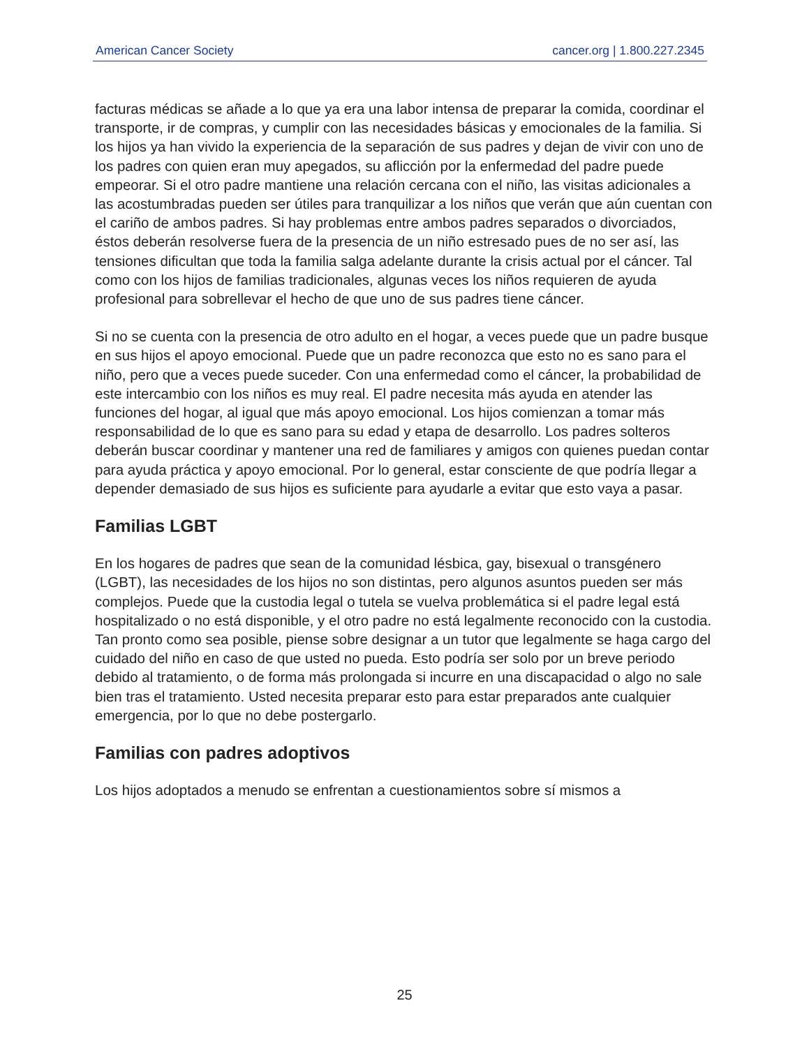American Cancer Society cancer.org | 1.800.227.2345
facturas médicas se añade a lo que ya era una labor intensa de preparar la comida, coordinar el transporte, ir de compras, y cumplir con las necesidades básicas y emocionales de la familia. Si los hijos ya han vivido la experiencia de la separación de sus padres y dejan de vivir con uno de los padres con quien eran muy apegados, su aflicción por la enfermedad del padre puede empeorar. Si el otro padre mantiene una relación cercana con el niño, las visitas adicionales a las acostumbradas pueden ser útiles para tranquilizar a los niños que verán que aún cuentan con el cariño de ambos padres. Si hay problemas entre ambos padres separados o divorciados, éstos deberán resolverse fuera de la presencia de un niño estresado pues de no ser así, las tensiones dificultan que toda la familia salga adelante durante la crisis actual por el cáncer. Tal como con los hijos de familias tradicionales, algunas veces los niños requieren de ayuda profesional para sobrellevar el hecho de que uno de sus padres tiene cáncer.
Si no se cuenta con la presencia de otro adulto en el hogar, a veces puede que un padre busque en sus hijos el apoyo emocional. Puede que un padre reconozca que esto no es sano para el niño, pero que a veces puede suceder. Con una enfermedad como el cáncer, la probabilidad de este intercambio con los niños es muy real. El padre necesita más ayuda en atender las funciones del hogar, al igual que más apoyo emocional. Los hijos comienzan a tomar más responsabilidad de lo que es sano para su edad y etapa de desarrollo. Los padres solteros deberán buscar coordinar y mantener una red de familiares y amigos con quienes puedan contar para ayuda práctica y apoyo emocional. Por lo general, estar consciente de que podría llegar a depender demasiado de sus hijos es suficiente para ayudarle a evitar que esto vaya a pasar.
Familias LGBT
En los hogares de padres que sean de la comunidad lésbica, gay, bisexual o transgénero (LGBT), las necesidades de los hijos no son distintas, pero algunos asuntos pueden ser más complejos. Puede que la custodia legal o tutela se vuelva problemática si el padre legal está hospitalizado o no está disponible, y el otro padre no está legalmente reconocido con la custodia. Tan pronto como sea posible, piense sobre designar a un tutor que legalmente se haga cargo del cuidado del niño en caso de que usted no pueda. Esto podría ser solo por un breve periodo debido al tratamiento, o de forma más prolongada si incurre en una discapacidad o algo no sale bien tras el tratamiento. Usted necesita preparar esto para estar preparados ante cualquier emergencia, por lo que no debe postergarlo.
Familias con padres adoptivos
Los hijos adoptados a menudo se enfrentan a cuestionamientos sobre sí mismos a
25